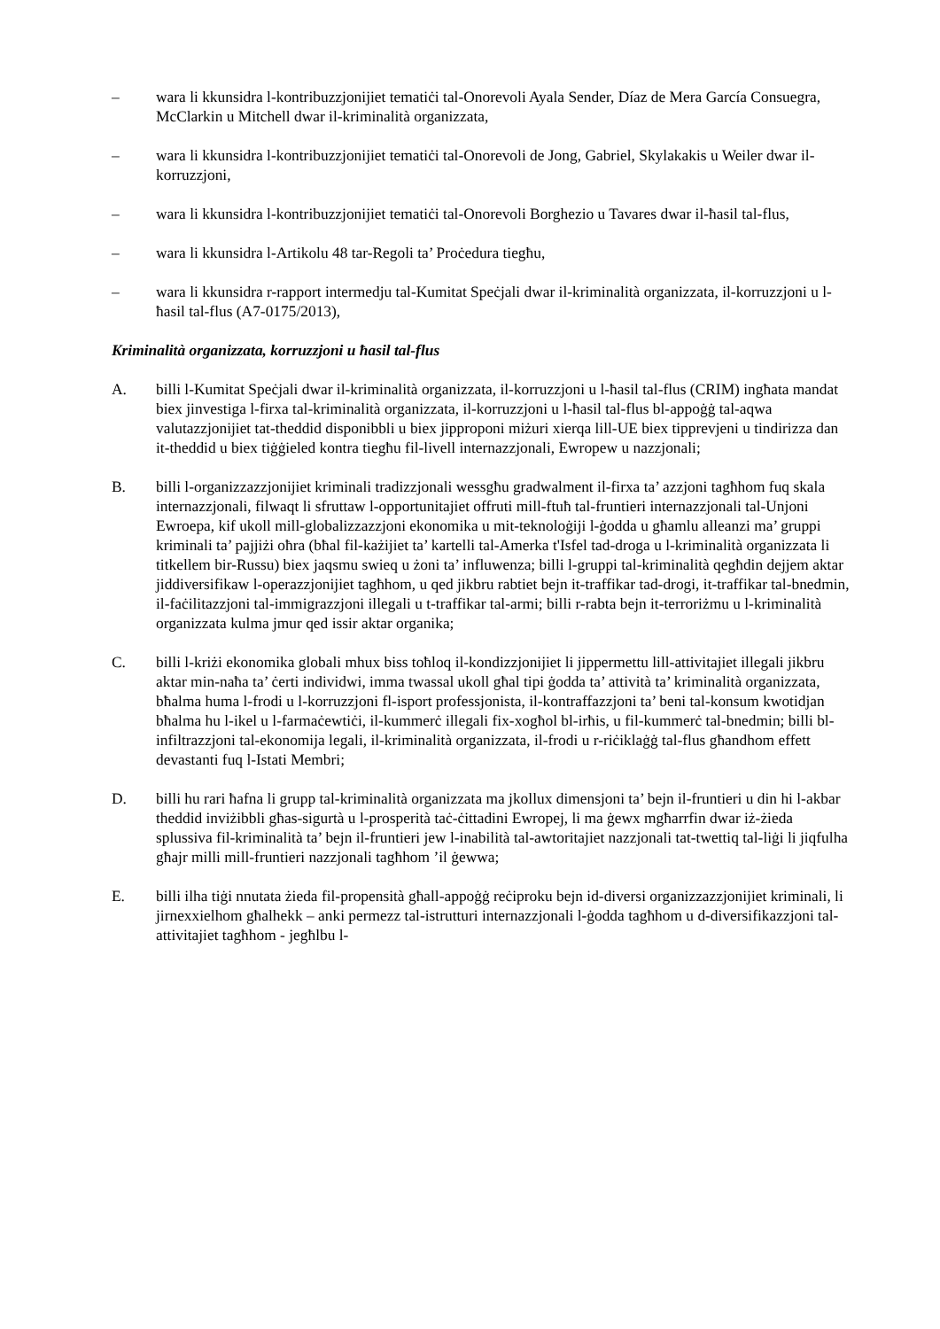– wara li kkunsidra l-kontribuzzjonijiet tematiċi tal-Onorevoli Ayala Sender, Díaz de Mera García Consuegra, McClarkin u Mitchell dwar il-kriminalità organizzata,
– wara li kkunsidra l-kontribuzzjonijiet tematiċi tal-Onorevoli de Jong, Gabriel, Skylakakis u Weiler dwar il-korruzzjoni,
– wara li kkunsidra l-kontribuzzjonijiet tematiċi tal-Onorevoli Borghezio u Tavares dwar il-ħasil tal-flus,
– wara li kkunsidra l-Artikolu 48 tar-Regoli ta’ Proċedura tiegħu,
– wara li kkunsidra r-rapport intermedju tal-Kumitat Speċjali dwar il-kriminalità organizzata, il-korruzzjoni u l-ħasil tal-flus (A7-0175/2013),
Kriminalità organizzata, korruzzjoni u ħasil tal-flus
A. billi l-Kumitat Speċjali dwar il-kriminalità organizzata, il-korruzzjoni u l-ħasil tal-flus (CRIM) ingħata mandat biex jinvestiga l-firxa tal-kriminalità organizzata, il-korruzzjoni u l-ħasil tal-flus bl-appoġġ tal-aqwa valutazzjonijiet tat-theddid disponibbli u biex jipproponi miżuri xierqa lill-UE biex tipprevjeni u tindirizza dan it-theddid u biex tiġġieled kontra tiegħu fil-livell internazzjonali, Ewropew u nazzjonali;
B. billi l-organizzazzjonijiet kriminali tradizzjonali wessgħu gradwalment il-firxa ta’ azzjoni tagħhom fuq skala internazzjonali, filwaqt li sfruttaw l-opportunitajiet offruti mill-ftuħ tal-fruntieri internazzjonali tal-Unjoni Ewroepa, kif ukoll mill-globalizzazzjoni ekonomika u mit-teknoloġiji l-ġodda u għamlu alleanzi ma’ gruppi kriminali ta’ pajjiżi oħra (bħal fil-każijiet ta’ kartelli tal-Amerka t'Isfel tad-droga u l-kriminalità organizzata li titkellem bir-Russu) biex jaqsmu swieq u żoni ta’ influwenza; billi l-gruppi tal-kriminalità qegħdin dejjem aktar jiddiversifikaw l-operazzjonijiet tagħhom, u qed jikbru rabtiet bejn it-traffikar tad-drogi, it-traffikar tal-bnedmin, il-faċilitazzjoni tal-immigrazzjoni illegali u t-traffikar tal-armi; billi r-rabta bejn it-terroriżmu u l-kriminalità organizzata kulma jmur qed issir aktar organika;
C. billi l-kriżi ekonomika globali mhux biss toħloq il-kondizzjonijiet li jippermettu lill-attivitajiet illegali jikbru aktar min-naħa ta’ ċerti individwi, imma twassal ukoll għal tipi ġodda ta’ attività ta’ kriminalità organizzata, bħalma huma l-frodi u l-korruzzjoni fl-isport professjonista, il-kontraffazzjoni ta’ beni tal-konsum kwotidjan bħalma hu l-ikel u l-farmaċewtiċi, il-kummerċ illegali fix-xogħol bl-irħis, u fil-kummerċ tal-bnedmin; billi bl-infiltrazzjoni tal-ekonomija legali, il-kriminalità organizzata, il-frodi u r-riċiklaġġ tal-flus għandhom effett devastanti fuq l-Istati Membri;
D. billi hu rari ħafna li grupp tal-kriminalità organizzata ma jkollux dimensjoni ta’ bejn il-fruntieri u din hi l-akbar theddid inviżibbli għas-sigurtà u l-prosperità taċ-ċittadini Ewropej, li ma ġewx mgħarrfin dwar iż-żieda splussiva fil-kriminalità ta’ bejn il-fruntieri jew l-inabilità tal-awtoritajiet nazzjonali tat-twettiq tal-liġi li jiqfulha għajr milli mill-fruntieri nazzjonali tagħhom ’il ġewwa;
E. billi ilha tiġi nnutata żieda fil-propensità għall-appoġġ reċiproku bejn id-diversi organizzazzjonijiet kriminali, li jirnexxielhom għalhekk – anki permezz tal-istrutturi internazzjonali l-ġodda tagħhom u d-diversifikazzjoni tal-attivitajiet tagħhom - jegħlbu l-